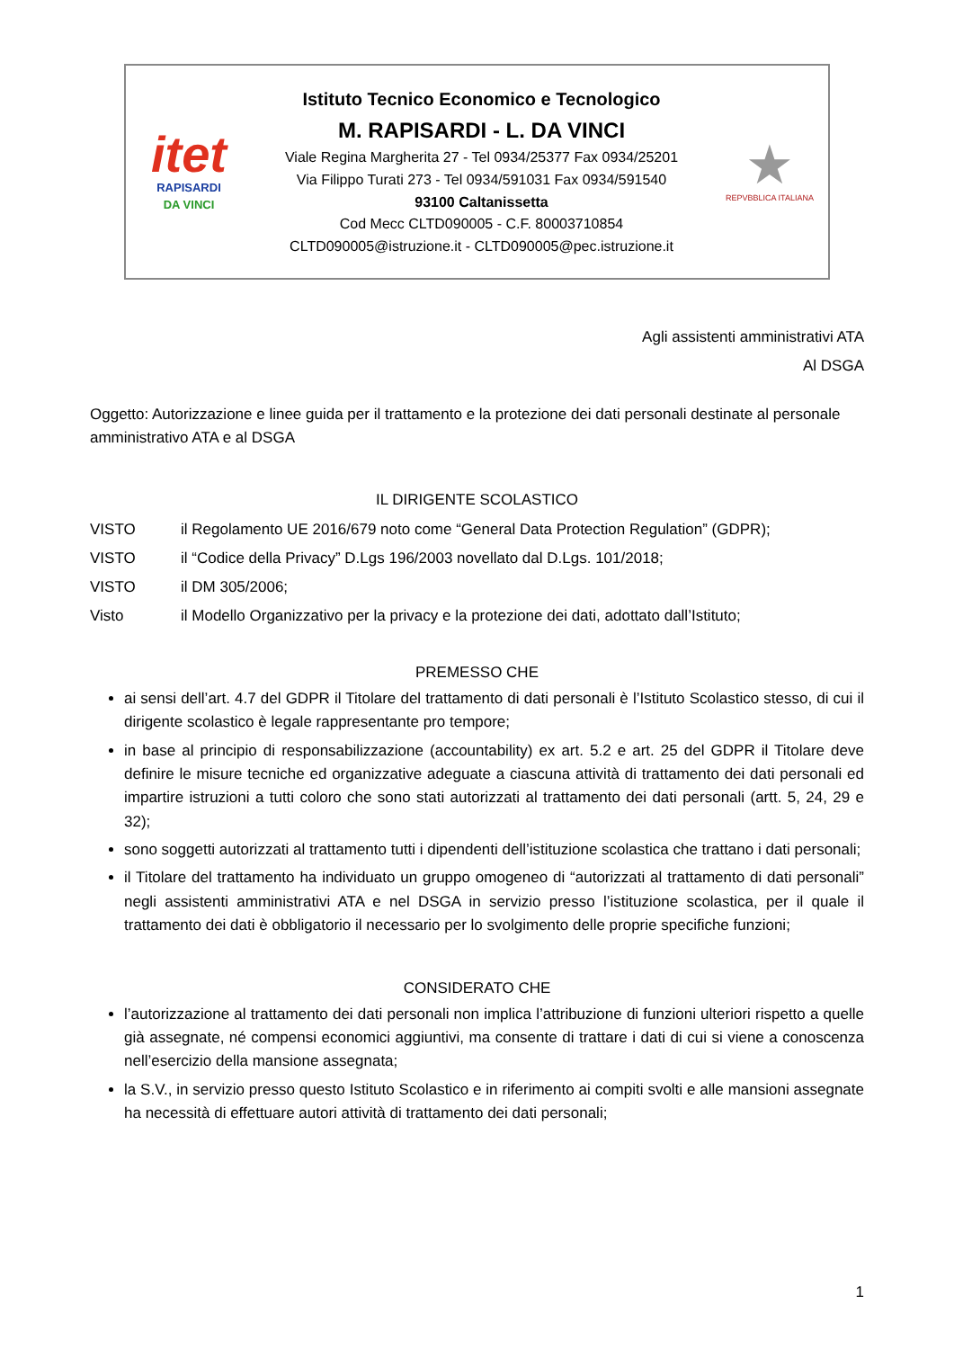itet
RAPISARDI
DA VINCI
Istituto Tecnico Economico e Tecnologico
M. RAPISARDI - L. DA VINCI
Viale Regina Margherita 27 - Tel 0934/25377 Fax 0934/25201
Via Filippo Turati 273 - Tel 0934/591031 Fax 0934/591540
93100 Caltanissetta
Cod Mecc CLTD090005 - C.F. 80003710854
CLTD090005@istruzione.it - CLTD090005@pec.istruzione.it
★
REPVBBLICA ITALIANA
Agli assistenti amministrativi ATA
Al DSGA
Oggetto: Autorizzazione e linee guida per il trattamento e la protezione dei dati personali destinate al personale amministrativo ATA e al DSGA
IL DIRIGENTE SCOLASTICO
VISTO il Regolamento UE 2016/679 noto come “General Data Protection Regulation” (GDPR);
VISTO il “Codice della Privacy” D.Lgs 196/2003 novellato dal D.Lgs. 101/2018;
VISTO il DM 305/2006;
Visto il Modello Organizzativo per la privacy e la protezione dei dati, adottato dall’Istituto;
PREMESSO CHE
ai sensi dell’art. 4.7 del GDPR il Titolare del trattamento di dati personali è l’Istituto Scolastico stesso, di cui il dirigente scolastico è legale rappresentante pro tempore;
in base al principio di responsabilizzazione (accountability) ex art. 5.2 e art. 25 del GDPR il Titolare deve definire le misure tecniche ed organizzative adeguate a ciascuna attività di trattamento dei dati personali ed impartire istruzioni a tutti coloro che sono stati autorizzati al trattamento dei dati personali (artt. 5, 24, 29 e 32);
sono soggetti autorizzati al trattamento tutti i dipendenti dell’istituzione scolastica che trattano i dati personali;
il Titolare del trattamento ha individuato un gruppo omogeneo di “autorizzati al trattamento di dati personali” negli assistenti amministrativi ATA e nel DSGA in servizio presso l’istituzione scolastica, per il quale il trattamento dei dati è obbligatorio il necessario per lo svolgimento delle proprie specifiche funzioni;
CONSIDERATO CHE
l’autorizzazione al trattamento dei dati personali non implica l’attribuzione di funzioni ulteriori rispetto a quelle già assegnate, né compensi economici aggiuntivi, ma consente di trattare i dati di cui si viene a conoscenza nell’esercizio della mansione assegnata;
la S.V., in servizio presso questo Istituto Scolastico e in riferimento ai compiti svolti e alle mansioni assegnate ha necessità di effettuare autori attività di trattamento dei dati personali;
1